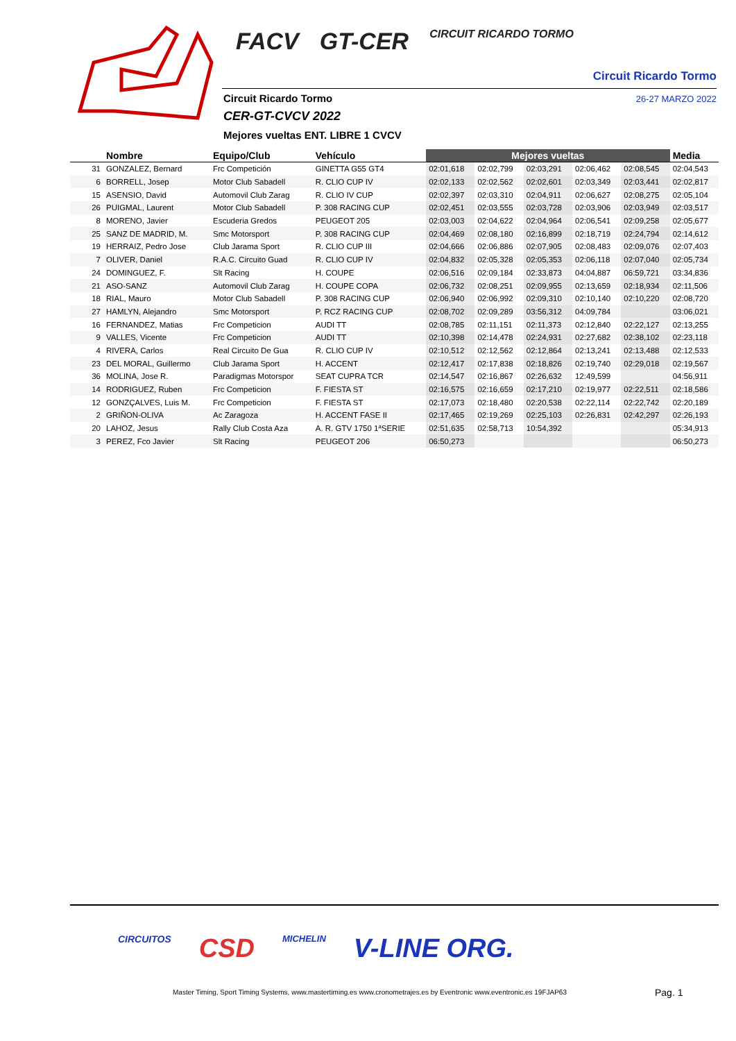FACV GT-CER CIRCUIT RICARDO TORMO
Circuit Ricardo Tormo
26-27 MARZO 2022 Circuit Ricardo Tormo
CER-GT-CVCV 2022
Mejores vueltas ENT. LIBRE 1 CVCV
| | Nombre | Equipo/Club | Vehículo | Mejores vueltas | | | | | Media |
| --- | --- | --- | --- | --- | --- | --- | --- | --- | --- |
| 31 | GONZALEZ, Bernard | Frc Competición | GINETTA G55 GT4 | 02:01,618 | 02:02,799 | 02:03,291 | 02:06,462 | 02:08,545 | 02:04,543 |
| 6 | BORRELL, Josep | Motor Club Sabadell | R. CLIO CUP IV | 02:02,133 | 02:02,562 | 02:02,601 | 02:03,349 | 02:03,441 | 02:02,817 |
| 15 | ASENSIO, David | Automovil Club Zarag | R. CLIO IV CUP | 02:02,397 | 02:03,310 | 02:04,911 | 02:06,627 | 02:08,275 | 02:05,104 |
| 26 | PUIGMAL, Laurent | Motor Club Sabadell | P. 308 RACING CUP | 02:02,451 | 02:03,555 | 02:03,728 | 02:03,906 | 02:03,949 | 02:03,517 |
| 8 | MORENO, Javier | Escuderia Gredos | PEUGEOT 205 | 02:03,003 | 02:04,622 | 02:04,964 | 02:06,541 | 02:09,258 | 02:05,677 |
| 25 | SANZ DE MADRID, M. | Smc Motorsport | P. 308 RACING CUP | 02:04,469 | 02:08,180 | 02:16,899 | 02:18,719 | 02:24,794 | 02:14,612 |
| 19 | HERRAIZ, Pedro Jose | Club Jarama Sport | R. CLIO CUP III | 02:04,666 | 02:06,886 | 02:07,905 | 02:08,483 | 02:09,076 | 02:07,403 |
| 7 | OLIVER, Daniel | R.A.C. Circuito Guad | R. CLIO CUP IV | 02:04,832 | 02:05,328 | 02:05,353 | 02:06,118 | 02:07,040 | 02:05,734 |
| 24 | DOMINGUEZ, F. | Slt Racing | H. COUPE | 02:06,516 | 02:09,184 | 02:33,873 | 04:04,887 | 06:59,721 | 03:34,836 |
| 21 | ASO-SANZ | Automovil Club Zarag | H. COUPE COPA | 02:06,732 | 02:08,251 | 02:09,955 | 02:13,659 | 02:18,934 | 02:11,506 |
| 18 | RIAL, Mauro | Motor Club Sabadell | P. 308 RACING CUP | 02:06,940 | 02:06,992 | 02:09,310 | 02:10,140 | 02:10,220 | 02:08,720 |
| 27 | HAMLYN, Alejandro | Smc Motorsport | P. RCZ RACING CUP | 02:08,702 | 02:09,289 | 03:56,312 | 04:09,784 | | 03:06,021 |
| 16 | FERNANDEZ, Matias | Frc Competicion | AUDI TT | 02:08,785 | 02:11,151 | 02:11,373 | 02:12,840 | 02:22,127 | 02:13,255 |
| 9 | VALLES, Vicente | Frc Competicion | AUDI TT | 02:10,398 | 02:14,478 | 02:24,931 | 02:27,682 | 02:38,102 | 02:23,118 |
| 4 | RIVERA, Carlos | Real Circuito De Gua | R. CLIO CUP IV | 02:10,512 | 02:12,562 | 02:12,864 | 02:13,241 | 02:13,488 | 02:12,533 |
| 23 | DEL MORAL, Guillermo | Club Jarama Sport | H. ACCENT | 02:12,417 | 02:17,838 | 02:18,826 | 02:19,740 | 02:29,018 | 02:19,567 |
| 36 | MOLINA, Jose R. | Paradigmas Motorspor | SEAT CUPRA TCR | 02:14,547 | 02:16,867 | 02:26,632 | 12:49,599 | | 04:56,911 |
| 14 | RODRIGUEZ, Ruben | Frc Competicion | F. FIESTA ST | 02:16,575 | 02:16,659 | 02:17,210 | 02:19,977 | 02:22,511 | 02:18,586 |
| 12 | GONZÇALVES, Luis M. | Frc Competicion | F. FIESTA ST | 02:17,073 | 02:18,480 | 02:20,538 | 02:22,114 | 02:22,742 | 02:20,189 |
| 2 | GRIÑON-OLIVA | Ac Zaragoza | H. ACCENT FASE II | 02:17,465 | 02:19,269 | 02:25,103 | 02:26,831 | 02:42,297 | 02:26,193 |
| 20 | LAHOZ, Jesus | Rally Club Costa Aza | A. R. GTV 1750 1ªSERIE | 02:51,635 | 02:58,713 | 10:54,392 | | | 05:34,913 |
| 3 | PEREZ, Fco Javier | Slt Racing | PEUGEOT 206 | 06:50,273 | | | | | 06:50,273 |
CIRCUITOS CSD MICHELIN V-LINE ORG.
Master Timing, Sport Timing Systems, www.mastertiming.es www.cronometrajes.es by Eventronic www.eventronic.es 19FJAP63
Pag. 1